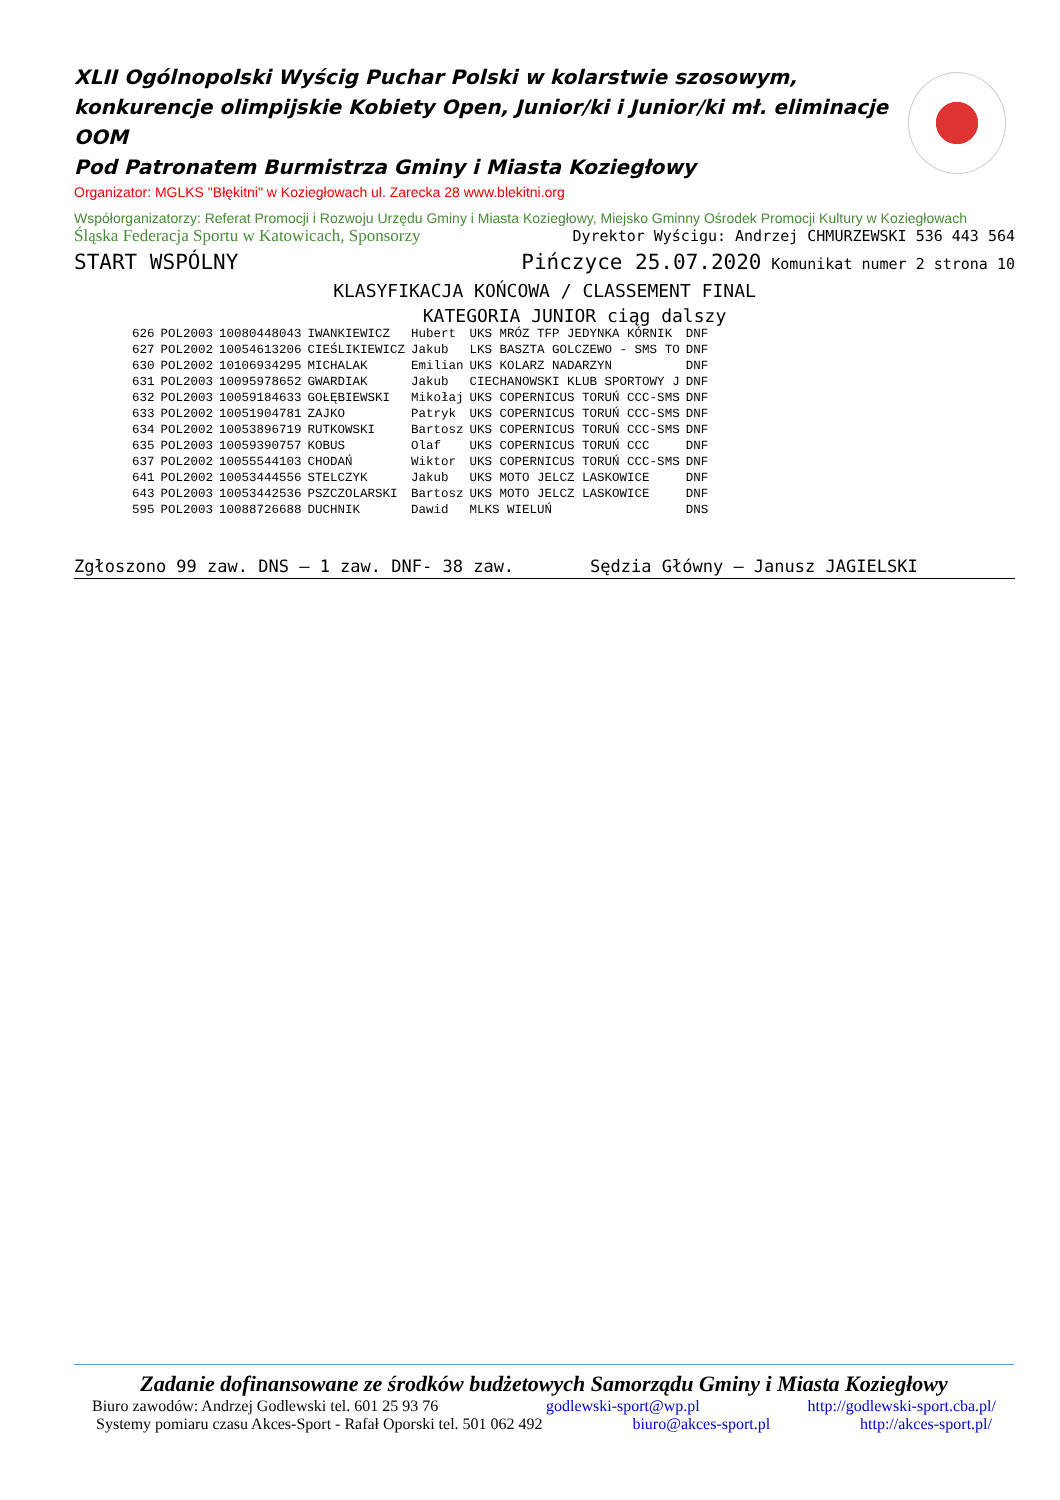XLII Ogólnopolski Wyścig Puchar Polski w kolarstwie szosowym, konkurencje olimpijskie Kobiety Open, Junior/ki i Junior/ki mł. eliminacje OOM
Pod Patronatem Burmistrza Gminy i Miasta Koziegłowy
Organizator: MGLKS "Błękitni" w Koziegłowach ul. Zarecka 28 www.blekitni.org
Współorganizatorzy: Referat Promocji i Rozwoju Urzędu Gminy i Miasta Koziegłowy, Miejsko Gminny Ośrodek Promocji Kultury w Koziegłowach
Śląska Federacja Sportu w Katowicach, Sponsorzy Dyrektor Wyścigu: Andrzej CHMURZEWSKI 536 443 564
START WSPÓLNY Pińczyce 25.07.2020 Komunikat numer 2 strona 10
KLASYFIKACJA KOŃCOWA / CLASSEMENT FINAL
KATEGORIA JUNIOR ciąg dalszy
| 626 | POL2003 | 10080448043 | IWANKIEWICZ | Hubert | UKS MRÓZ TFP JEDYNKA KÓRNIK | DNF |
| 627 | POL2002 | 10054613206 | CIEŚLIKIEWICZ | Jakub | LKS BASZTA GOLCZEWO - SMS TO | DNF |
| 630 | POL2002 | 10106934295 | MICHALAK | Emilian | UKS KOLARZ NADARZYN | DNF |
| 631 | POL2003 | 10095978652 | GWARDIAK | Jakub | CIECHANOWSKI KLUB SPORTOWY J | DNF |
| 632 | POL2003 | 10059184633 | GOŁĘBIEWSKI | Mikołaj | UKS COPERNICUS TORUŃ CCC-SMS | DNF |
| 633 | POL2002 | 10051904781 | ZAJKO | Patryk | UKS COPERNICUS TORUŃ CCC-SMS | DNF |
| 634 | POL2002 | 10053896719 | RUTKOWSKI | Bartosz | UKS COPERNICUS TORUŃ CCC-SMS | DNF |
| 635 | POL2003 | 10059390757 | KOBUS | Olaf | UKS COPERNICUS TORUŃ CCC | DNF |
| 637 | POL2002 | 10055544103 | CHODAŃ | Wiktor | UKS COPERNICUS TORUŃ CCC-SMS | DNF |
| 641 | POL2002 | 10053444556 | STELCZYK | Jakub | UKS MOTO JELCZ LASKOWICE | DNF |
| 643 | POL2003 | 10053442536 | PSZCZOLARSKI | Bartosz | UKS MOTO JELCZ LASKOWICE | DNF |
| 595 | POL2003 | 10088726688 | DUCHNIK | Dawid | MLKS WIELUŃ | DNS |
Zgłoszono 99 zaw. DNS – 1 zaw. DNF- 38 zaw. Sędzia Główny – Janusz JAGIELSKI
Zadanie dofinansowane ze środków budżetowych Samorządu Gminy i Miasta Koziegłowy
Biuro zawodów: Andrzej Godlewski tel. 601 25 93 76 godlewski-sport@wp.pl http://godlewski-sport.cba.pl/
Systemy pomiaru czasu Akces-Sport - Rafał Oporski tel. 501 062 492 biuro@akces-sport.pl http://akces-sport.pl/